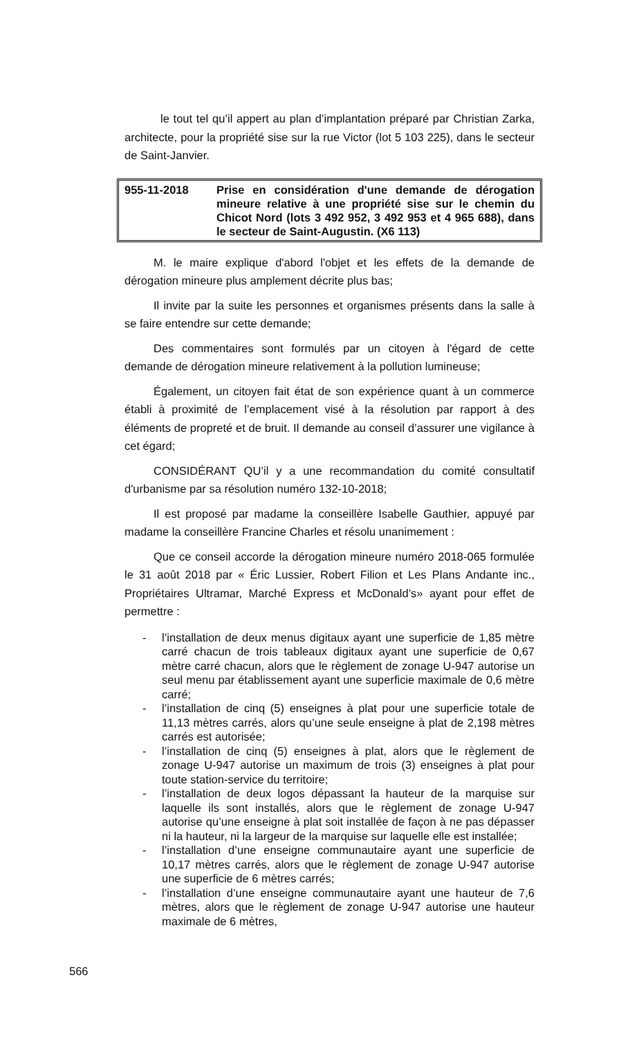le tout tel qu’il appert au plan d’implantation préparé par Christian Zarka, architecte, pour la propriété sise sur la rue Victor (lot 5 103 225), dans le secteur de Saint-Janvier.
955-11-2018 Prise en considération d'une demande de dérogation mineure relative à une propriété sise sur le chemin du Chicot Nord (lots 3 492 952, 3 492 953 et 4 965 688), dans le secteur de Saint-Augustin. (X6 113)
M. le maire explique d'abord l'objet et les effets de la demande de dérogation mineure plus amplement décrite plus bas;
Il invite par la suite les personnes et organismes présents dans la salle à se faire entendre sur cette demande;
Des commentaires sont formulés par un citoyen à l'égard de cette demande de dérogation mineure relativement à la pollution lumineuse;
Également, un citoyen fait état de son expérience quant à un commerce établi à proximité de l’emplacement visé à la résolution par rapport à des éléments de propreté et de bruit. Il demande au conseil d’assurer une vigilance à cet égard;
CONSIDÉRANT QU’il y a une recommandation du comité consultatif d'urbanisme par sa résolution numéro 132-10-2018;
Il est proposé par madame la conseillère Isabelle Gauthier, appuyé par madame la conseillère Francine Charles et résolu unanimement :
Que ce conseil accorde la dérogation mineure numéro 2018-065 formulée le 31 août 2018 par « Éric Lussier, Robert Filion et Les Plans Andante inc., Propriétaires Ultramar, Marché Express et McDonald’s» ayant pour effet de permettre :
- l’installation de deux menus digitaux ayant une superficie de 1,85 mètre carré chacun de trois tableaux digitaux ayant une superficie de 0,67 mètre carré chacun, alors que le règlement de zonage U-947 autorise un seul menu par établissement ayant une superficie maximale de 0,6 mètre carré;
- l’installation de cinq (5) enseignes à plat pour une superficie totale de 11,13 mètres carrés, alors qu’une seule enseigne à plat de 2,198 mètres carrés est autorisée;
- l’installation de cinq (5) enseignes à plat, alors que le règlement de zonage U-947 autorise un maximum de trois (3) enseignes à plat pour toute station-service du territoire;
- l’installation de deux logos dépassant la hauteur de la marquise sur laquelle ils sont installés, alors que le règlement de zonage U-947 autorise qu’une enseigne à plat soit installée de façon à ne pas dépasser ni la hauteur, ni la largeur de la marquise sur laquelle elle est installée;
- l’installation d’une enseigne communautaire ayant une superficie de 10,17 mètres carrés, alors que le règlement de zonage U-947 autorise une superficie de 6 mètres carrés;
- l’installation d’une enseigne communautaire ayant une hauteur de 7,6 mètres, alors que le règlement de zonage U-947 autorise une hauteur maximale de 6 mètres,
566